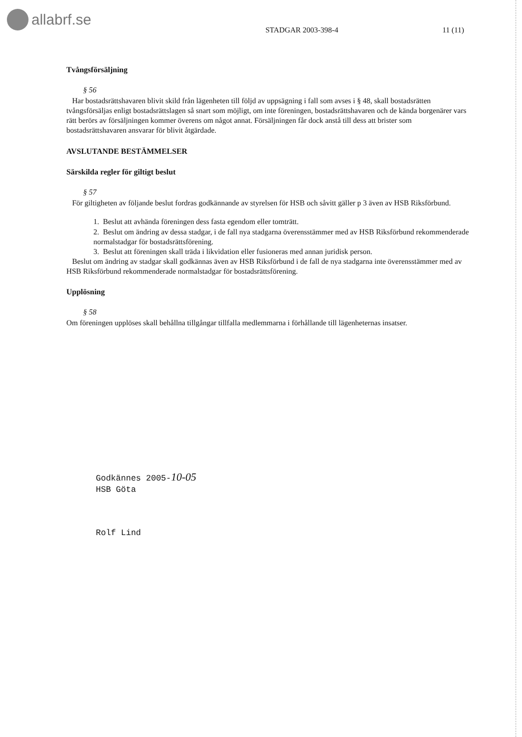allabrf.se
STADGAR 2003-398-4 11 (11)
Tvångsförsäljning
§ 56
Har bostadsrättshavaren blivit skild från lägenheten till följd av uppsägning i fall som avses i § 48, skall bostadsrätten tvångsförsäljas enligt bostadsrättslagen så snart som möjligt, om inte föreningen, bostadsrättshavaren och de kända borgenärer vars rätt berörs av försäljningen kommer överens om något annat. Försäljningen får dock anstå till dess att brister som bostadsrättshavaren ansvarar för blivit åtgärdade.
AVSLUTANDE BESTÄMMELSER
Särskilda regler för giltigt beslut
§ 57
För giltigheten av följande beslut fordras godkännande av styrelsen för HSB och såvitt gäller p 3 även av HSB Riksförbund.
1. Beslut att avhända föreningen dess fasta egendom eller tomträtt.
2. Beslut om ändring av dessa stadgar, i de fall nya stadgarna överensstämmer med av HSB Riksförbund rekommenderade normalstadgar för bostadsrättsförening.
3. Beslut att föreningen skall träda i likvidation eller fusioneras med annan juridisk person.
Beslut om ändring av stadgar skall godkännas även av HSB Riksförbund i de fall de nya stadgarna inte överensstämmer med av HSB Riksförbund rekommenderade normalstadgar för bostadsrättsförening.
Upplösning
§ 58
Om föreningen upplöses skall behållna tillgångar tillfalla medlemmarna i förhållande till lägenheternas insatser.
Godkännes 2005-10-05
HSB Göta
Rolf Lind